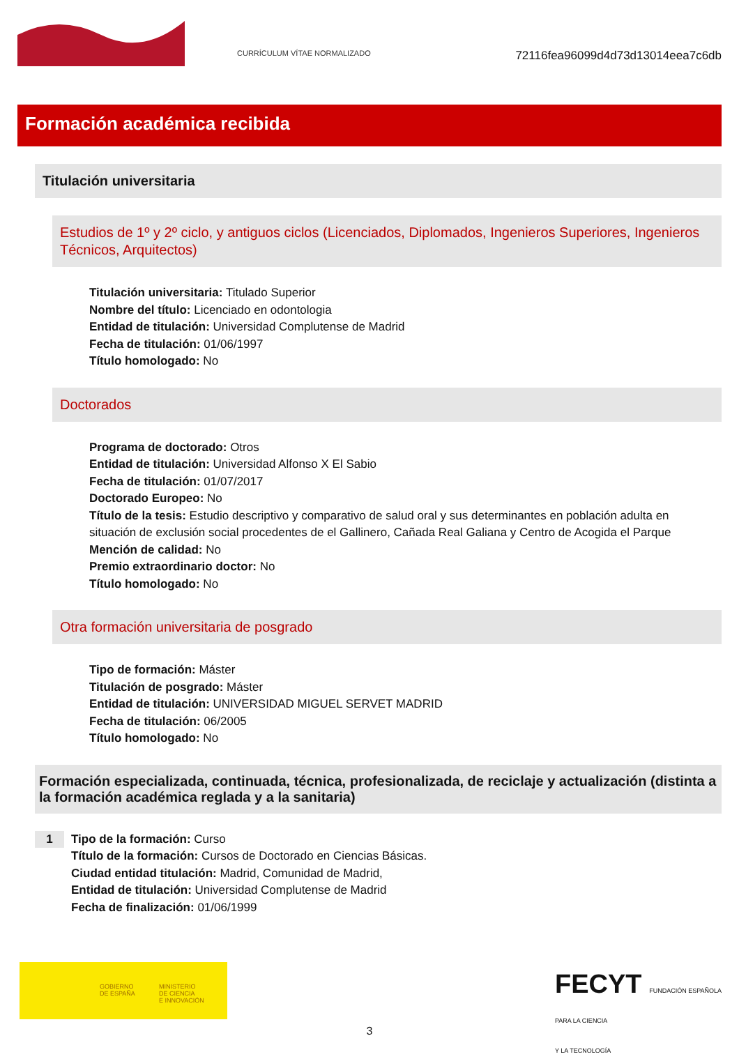CURRÍCULUM VÍTAE NORMALIZADO
72116fea96099d4d73d13014eea7c6db
Formación académica recibida
Titulación universitaria
Estudios de 1º y 2º ciclo, y antiguos ciclos (Licenciados, Diplomados, Ingenieros Superiores, Ingenieros Técnicos, Arquitectos)
Titulación universitaria: Titulado Superior
Nombre del título: Licenciado en odontologia
Entidad de titulación: Universidad Complutense de Madrid
Fecha de titulación: 01/06/1997
Título homologado: No
Doctorados
Programa de doctorado: Otros
Entidad de titulación: Universidad Alfonso X El Sabio
Fecha de titulación: 01/07/2017
Doctorado Europeo: No
Título de la tesis: Estudio descriptivo y comparativo de salud oral y sus determinantes en población adulta en situación de exclusión social procedentes de el Gallinero, Cañada Real Galiana y Centro de Acogida el Parque
Mención de calidad: No
Premio extraordinario doctor: No
Título homologado: No
Otra formación universitaria de posgrado
Tipo de formación: Máster
Titulación de posgrado: Máster
Entidad de titulación: UNIVERSIDAD MIGUEL SERVET MADRID
Fecha de titulación: 06/2005
Título homologado: No
Formación especializada, continuada, técnica, profesionalizada, de reciclaje y actualización (distinta a la formación académica reglada y a la sanitaria)
1
Tipo de la formación: Curso
Título de la formación: Cursos de Doctorado en Ciencias Básicas.
Ciudad entidad titulación: Madrid, Comunidad de Madrid,
Entidad de titulación: Universidad Complutense de Madrid
Fecha de finalización: 01/06/1999
GOBIERNO
DE ESPAÑA
MINISTERIO
DE CIENCIA
E INNOVACIÓN
FECYT FUNDACIÓN ESPAÑOLA
PARA LA CIENCIA
Y LA TECNOLOGÍA
3